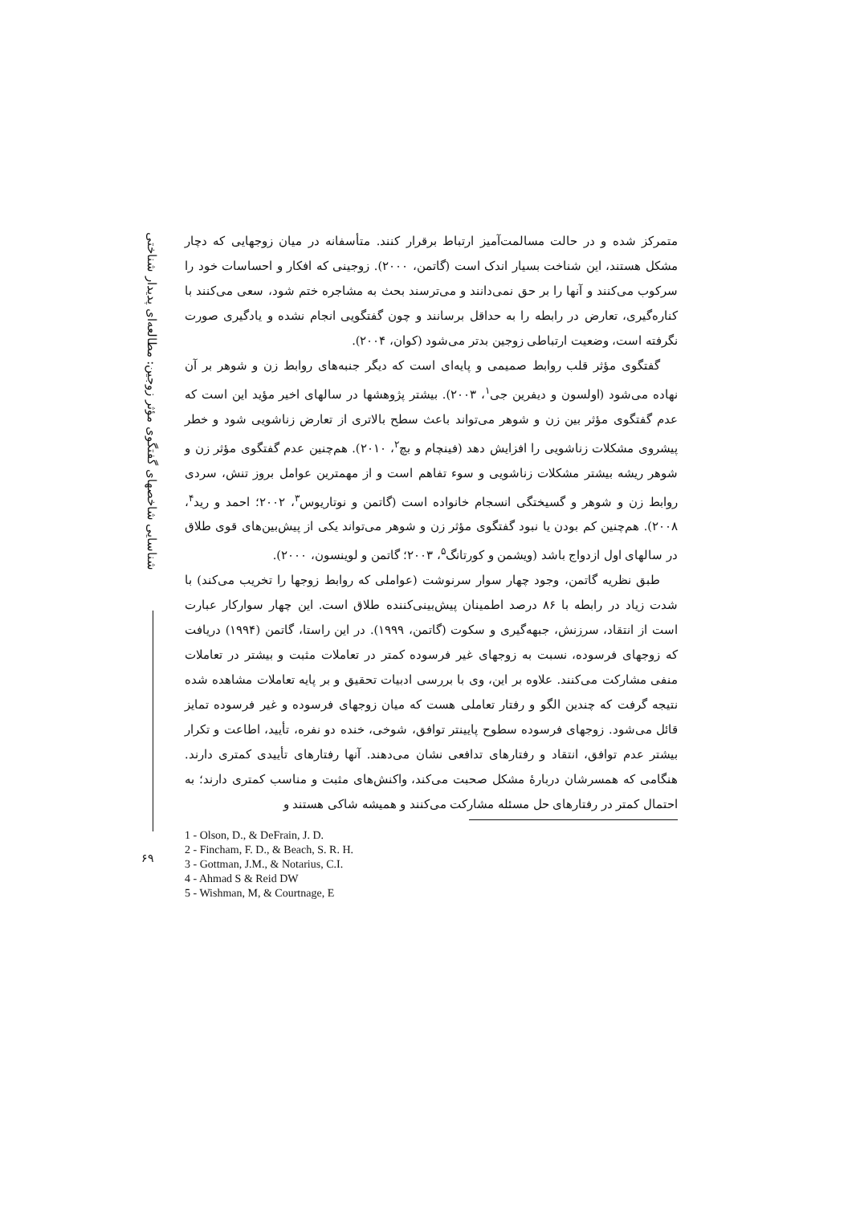شناسایی شاخصهای گفتگوی مؤثر زوجین: مطالعه‌ای پدیدار شناختی
۶۹
متمرکز شده و در حالت مسالمت‌آمیز ارتباط برقرار کنند. متأسفانه در میان زوجهایی که دچار مشکل هستند، این شناخت بسیار اندک است (گاتمن، ۲۰۰۰). زوجینی که افکار و احساسات خود را سرکوب می‌کنند و آنها را بر حق نمی‌دانند و می‌ترسند بحث به مشاجره ختم شود، سعی می‌کنند با کناره‌گیری، تعارض در رابطه را به حداقل برسانند و چون گفتگویی انجام نشده و یادگیری صورت نگرفته است، وضعیت ارتباطی زوجین بدتر می‌شود (کوان، ۲۰۰۴).
گفتگوی مؤثر قلب روابط صمیمی و پایه‌ای است که دیگر جنبه‌های روابط زن و شوهر بر آن نهاده می‌شود (اولسون و دیفرین جی<sup>۱</sup>، ۲۰۰۳). بیشتر پژوهشها در سالهای اخیر مؤید این است که عدم گفتگوی مؤثر بین زن و شوهر می‌تواند باعث سطح بالاتری از تعارض زناشویی شود و خطر پیشروی مشکلات زناشویی را افزایش دهد (فینچام و بچ<sup>۲</sup>، ۲۰۱۰). هم‌چنین عدم گفتگوی مؤثر زن و شوهر ریشه بیشتر مشکلات زناشویی و سوء تفاهم است و از مهمترین عوامل بروز تنش، سردی روابط زن و شوهر و گسیختگی انسجام خانواده است (گاتمن و نوتاریوس<sup>۳</sup>، ۲۰۰۲؛ احمد و رید<sup>۴</sup>، ۲۰۰۸). هم‌چنین کم بودن یا نبود گفتگوی مؤثر زن و شوهر می‌تواند یکی از پیش‌بین‌های قوی طلاق در سالهای اول ازدواج باشد (ویشمن و کورتانگ<sup>۵</sup>، ۲۰۰۳؛ گاتمن و لوینسون، ۲۰۰۰).
طبق نظریه گاتمن، وجود چهار سوار سرنوشت (عواملی که روابط زوجها را تخریب می‌کند) با شدت زیاد در رابطه با ۸۶ درصد اطمینان پیش‌بینی‌کننده طلاق است. این چهار سوارکار عبارت است از انتقاد، سرزنش، جبهه‌گیری و سکوت (گاتمن، ۱۹۹۹). در این راستا، گاتمن (۱۹۹۴) دریافت که زوجهای فرسوده، نسبت به زوجهای غیر فرسوده کمتر در تعاملات مثبت و بیشتر در تعاملات منفی مشارکت می‌کنند. علاوه بر این، وی با بررسی ادبیات تحقیق و بر پایه تعاملات مشاهده شده نتیجه گرفت که چندین الگو و رفتار تعاملی هست که میان زوجهای فرسوده و غیر فرسوده تمایز قائل می‌شود. زوجهای فرسوده سطوح پایینتر توافق، شوخی، خنده دو نفره، تأیید، اطاعت و تکرار بیشتر عدم توافق، انتقاد و رفتارهای تدافعی نشان می‌دهند. آنها رفتارهای تأییدی کمتری دارند. هنگامی که همسرشان دربارۀ مشکل صحبت می‌کند، واکنش‌های مثبت و مناسب کمتری دارند؛ به احتمال کمتر در رفتارهای حل مسئله مشارکت می‌کنند و همیشه شاکی هستند و
1 - Olson, D., & DeFrain, J. D.
2 - Fincham, F. D., & Beach, S. R. H.
3 - Gottman, J.M., & Notarius, C.I.
4 - Ahmad S & Reid DW
5 - Wishman, M, & Courtnage, E